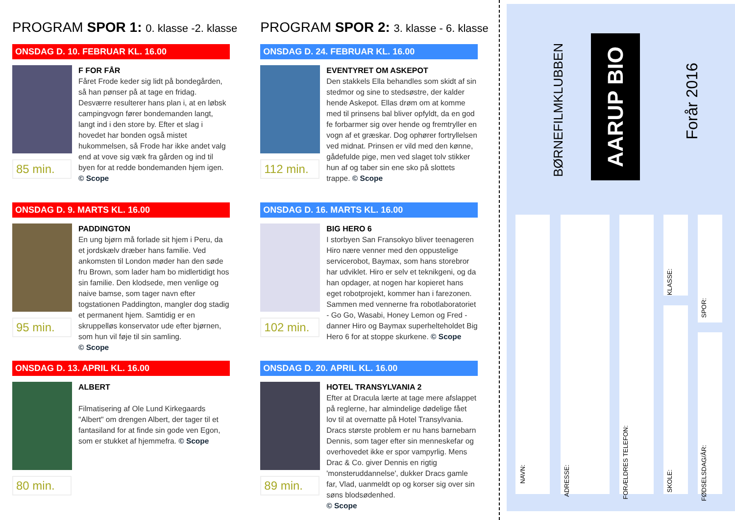PROGRAM SPOR 1: 0. klasse -2. klasse
ONSDAG D. 10. FEBRUAR KL. 16.00
85 min.
F FOR FÅR
Fåret Frode keder sig lidt på bondegården, så han pønser på at tage en fridag. Desværre resulterer hans plan i, at en løbsk campingvogn fører bondemanden langt, langt ind i den store by. Efter et slag i hovedet har bonden også mistet hukommelsen, så Frode har ikke andet valg end at vove sig væk fra gården og ind til byen for at redde bondemanden hjem igen.
© Scope
ONSDAG D. 9. MARTS KL. 16.00
95 min.
PADDINGTON
En ung bjørn må forlade sit hjem i Peru, da et jordskælv dræber hans familie. Ved ankomsten til London møder han den søde fru Brown, som lader ham bo midlertidigt hos sin familie. Den klodsede, men venlige og naive bamse, som tager navn efter togstationen Paddington, mangler dog stadig et permanent hjem. Samtidig er en skruppelløs konservator ude efter bjørnen, som hun vil føje til sin samling.
© Scope
ONSDAG D. 13. APRIL KL. 16.00
80 min.
ALBERT
Filmatisering af Ole Lund Kirkegaards "Albert" om drengen Albert, der tager til et fantasiland for at finde sin gode ven Egon, som er stukket af hjemmefra. © Scope
PROGRAM SPOR 2: 3. klasse - 6. klasse
ONSDAG D. 24. FEBRUAR KL. 16.00
112 min.
EVENTYRET OM ASKEPOT
Den stakkels Ella behandles som skidt af sin stedmor og sine to stedsøstre, der kalder hende Askepot. Ellas drøm om at komme med til prinsens bal bliver opfyldt, da en god fe forbarmer sig over hende og fremtryller en vogn af et græskar. Dog ophører fortryllelsen ved midnat. Prinsen er vild med den kønne, gådefulde pige, men ved slaget tolv stikker hun af og taber sin ene sko på slottets trappe. © Scope
ONSDAG D. 16. MARTS KL. 16.00
102 min.
BIG HERO 6
I storbyen San Fransokyo bliver teenageren Hiro nære venner med den oppustelige servicerobot, Baymax, som hans storebror har udviklet. Hiro er selv et teknikgeni, og da han opdager, at nogen har kopieret hans eget robotprojekt, kommer han i farezonen. Sammen med vennerne fra robotlaboratoriet - Go Go, Wasabi, Honey Lemon og Fred - danner Hiro og Baymax superhelteholdet Big Hero 6 for at stoppe skurkene. © Scope
ONSDAG D. 20. APRIL KL. 16.00
89 min.
HOTEL TRANSYLVANIA 2
Efter at Dracula lærte at tage mere afslappet på reglerne, har almindelige dødelige fået lov til at overnatte på Hotel Transylvania. Dracs største problem er nu hans barnebarn Dennis, som tager efter sin menneskefar og overhovedet ikke er spor vampyrlig. Mens Drac & Co. giver Dennis en rigtig 'monsteruddannelse', dukker Dracs gamle far, Vlad, uanmeldt op og korser sig over sin søns blodsødenhed.
© Scope
BØRNEFILMKLUBBEN
AARUP BIO
Forår 2016
NAVN:
ADRESSE:
FORÆLDRES TELEFON:
KLASSE:
SKOLE:
SPOR:
FØDSELSDAG/ÅR: